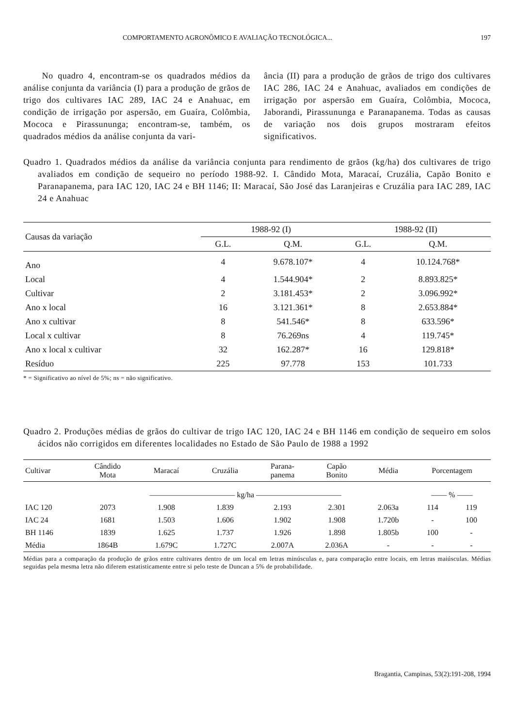COMPORTAMENTO AGRONÔMICO E AVALIAÇÃO TECNOLÓGICA... 197
No quadro 4, encontram-se os quadrados médios da análise conjunta da variância (I) para a produção de grãos de trigo dos cultivares IAC 289, IAC 24 e Anahuac, em condição de irrigação por aspersão, em Guaíra, Colômbia, Mococa e Pirassununga; encontram-se, também, os quadrados médios da análise conjunta da vari-
ância (II) para a produção de grãos de trigo dos cultivares IAC 286, IAC 24 e Anahuac, avaliados em condições de irrigação por aspersão em Guaíra, Colômbia, Mococa, Jaborandi, Pirassununga e Paranapanema. Todas as causas de variação nos dois grupos mostraram efeitos significativos.
Quadro 1. Quadrados médios da análise da variância conjunta para rendimento de grãos (kg/ha) dos cultivares de trigo avaliados em condição de sequeiro no período 1988-92. I. Cândido Mota, Maracaí, Cruzália, Capão Bonito e Paranapanema, para IAC 120, IAC 24 e BH 1146; II: Maracaí, São José das Laranjeiras e Cruzália para IAC 289, IAC 24 e Anahuac
| Causas da variação | 1988-92 (I) | | 1988-92 (II) | |
| --- | --- | --- | --- | --- |
| | G.L. | Q.M. | G.L. | Q.M. |
| Ano | 4 | 9.678.107* | 4 | 10.124.768* |
| Local | 4 | 1.544.904* | 2 | 8.893.825* |
| Cultivar | 2 | 3.181.453* | 2 | 3.096.992* |
| Ano x local | 16 | 3.121.361* | 8 | 2.653.884* |
| Ano x cultivar | 8 | 541.546* | 8 | 633.596* |
| Local x cultivar | 8 | 76.269ns | 4 | 119.745* |
| Ano x local x cultivar | 32 | 162.287* | 16 | 129.818* |
| Resíduo | 225 | 97.778 | 153 | 101.733 |
* = Significativo ao nível de 5%; ns = não significativo.
Quadro 2. Produções médias de grãos do cultivar de trigo IAC 120, IAC 24 e BH 1146 em condição de sequeiro em solos ácidos não corrigidos em diferentes localidades no Estado de São Paulo de 1988 a 1992
| Cultivar | Cândido Mota | Maracaí | Cruzália | Parana- panema | Capão Bonito | Média | Porcentagem | |
| --- | --- | --- | --- | --- | --- | --- | --- | --- |
| | ——————————— kg/ha ——————————— | | | | | | —— % —— | |
| IAC 120 | 2073 | 1.908 | 1.839 | 2.193 | 2.301 | 2.063a | 114 | 119 |
| IAC 24 | 1681 | 1.503 | 1.606 | 1.902 | 1.908 | 1.720b | - | 100 |
| BH 1146 | 1839 | 1.625 | 1.737 | 1.926 | 1.898 | 1.805b | 100 | - |
| Média | 1864B | 1.679C | 1.727C | 2.007A | 2.036A | - | - | - |
Médias para a comparação da produção de grãos entre cultivares dentro de um local em letras minúsculas e, para comparação entre locais, em letras maiúsculas. Médias seguidas pela mesma letra não diferem estatisticamente entre si pelo teste de Duncan a 5% de probabilidade.
Bragantia, Campinas, 53(2):191-208, 1994